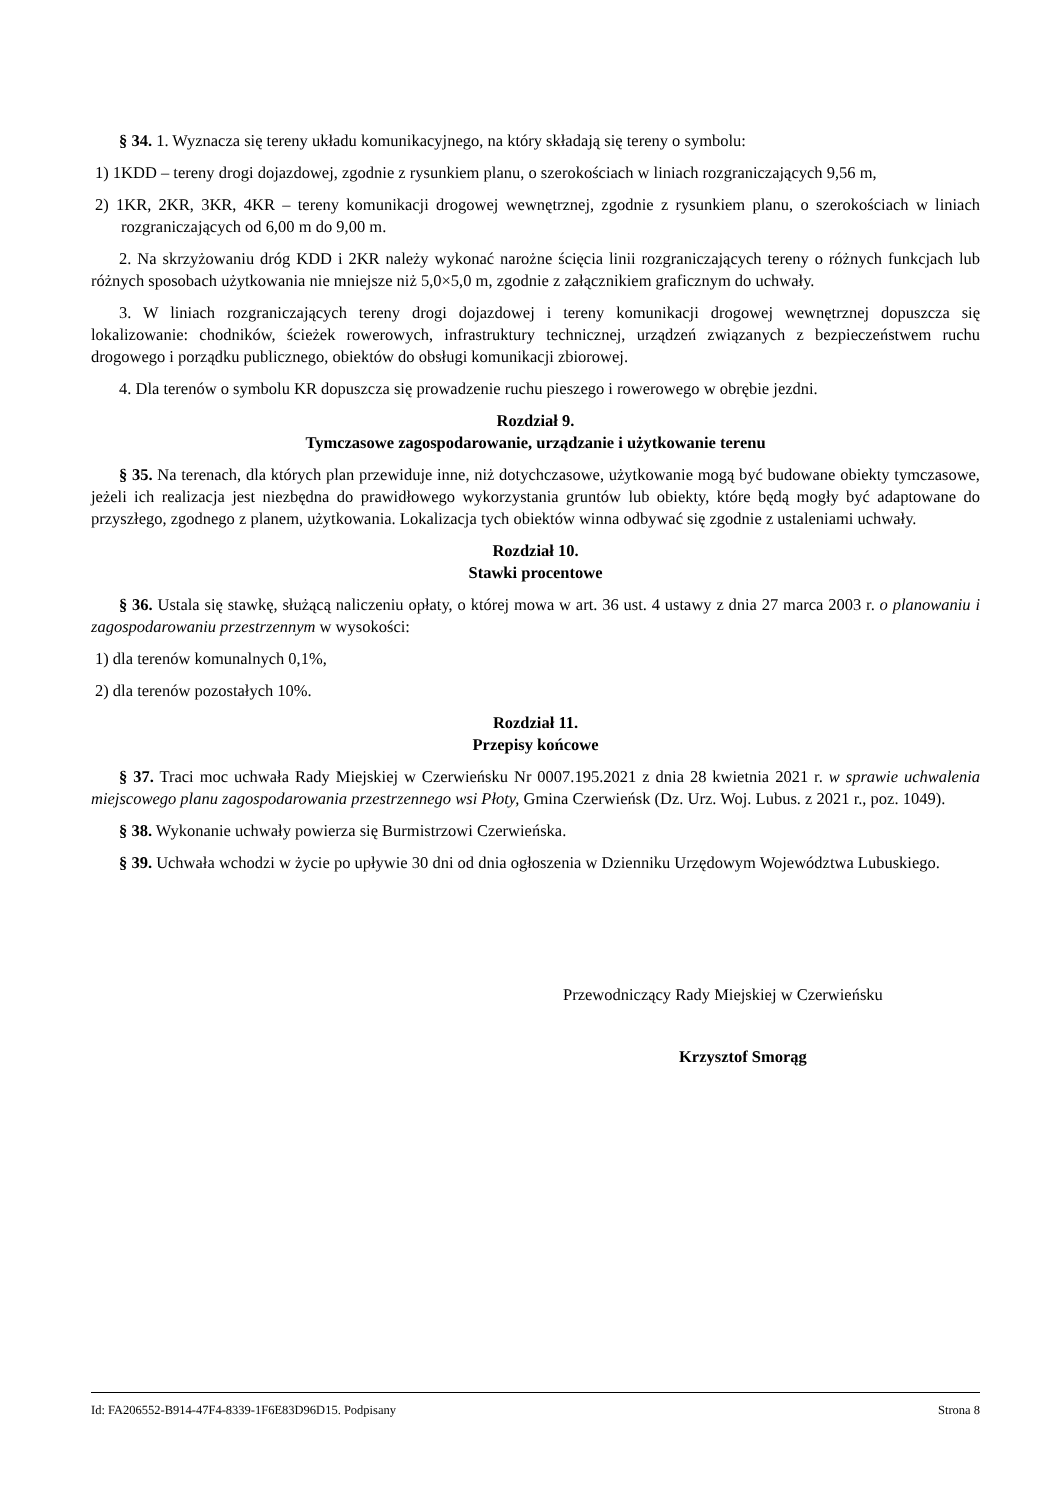§ 34. 1. Wyznacza się tereny układu komunikacyjnego, na który składają się tereny o symbolu:
1) 1KDD – tereny drogi dojazdowej, zgodnie z rysunkiem planu, o szerokościach w liniach rozgraniczających 9,56 m,
2) 1KR, 2KR, 3KR, 4KR – tereny komunikacji drogowej wewnętrznej, zgodnie z rysunkiem planu, o szerokościach w liniach rozgraniczających od 6,00 m do 9,00 m.
2. Na skrzyżowaniu dróg KDD i 2KR należy wykonać narożne ścięcia linii rozgraniczających tereny o różnych funkcjach lub różnych sposobach użytkowania nie mniejsze niż 5,0×5,0 m, zgodnie z załącznikiem graficznym do uchwały.
3. W liniach rozgraniczających tereny drogi dojazdowej i tereny komunikacji drogowej wewnętrznej dopuszcza się lokalizowanie: chodników, ścieżek rowerowych, infrastruktury technicznej, urządzeń związanych z bezpieczeństwem ruchu drogowego i porządku publicznego, obiektów do obsługi komunikacji zbiorowej.
4. Dla terenów o symbolu KR dopuszcza się prowadzenie ruchu pieszego i rowerowego w obrębie jezdni.
Rozdział 9.
Tymczasowe zagospodarowanie, urządzanie i użytkowanie terenu
§ 35. Na terenach, dla których plan przewiduje inne, niż dotychczasowe, użytkowanie mogą być budowane obiekty tymczasowe, jeżeli ich realizacja jest niezbędna do prawidłowego wykorzystania gruntów lub obiekty, które będą mogły być adaptowane do przyszłego, zgodnego z planem, użytkowania. Lokalizacja tych obiektów winna odbywać się zgodnie z ustaleniami uchwały.
Rozdział 10.
Stawki procentowe
§ 36. Ustala się stawkę, służącą naliczeniu opłaty, o której mowa w art. 36 ust. 4 ustawy z dnia 27 marca 2003 r. o planowaniu i zagospodarowaniu przestrzennym w wysokości:
1) dla terenów komunalnych 0,1%,
2) dla terenów pozostałych 10%.
Rozdział 11.
Przepisy końcowe
§ 37. Traci moc uchwała Rady Miejskiej w Czerwieńsku Nr 0007.195.2021 z dnia 28 kwietnia 2021 r. w sprawie uchwalenia miejscowego planu zagospodarowania przestrzennego wsi Płoty, Gmina Czerwieńsk (Dz. Urz. Woj. Lubus. z 2021 r., poz. 1049).
§ 38. Wykonanie uchwały powierza się Burmistrzowi Czerwieńska.
§ 39. Uchwała wchodzi w życie po upływie 30 dni od dnia ogłoszenia w Dzienniku Urzędowym Województwa Lubuskiego.
Przewodniczący Rady Miejskiej w Czerwieńsku
Krzysztof Smorąg
Id: FA206552-B914-47F4-8339-1F6E83D96D15. Podpisany Strona 8